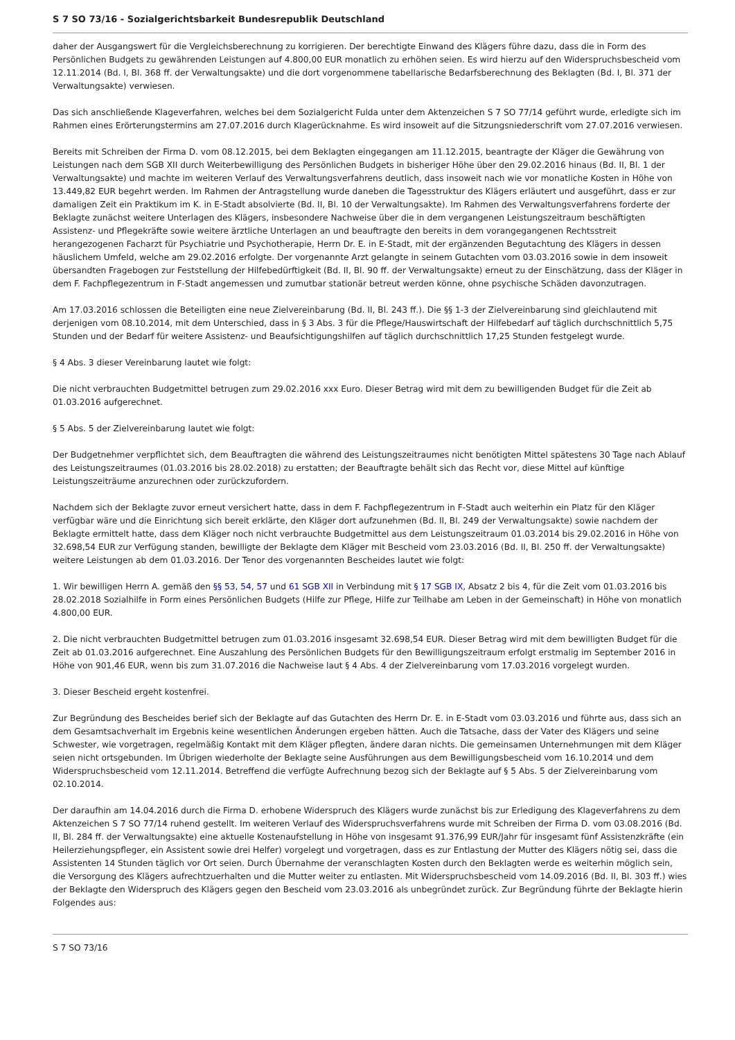S 7 SO 73/16 - Sozialgerichtsbarkeit Bundesrepublik Deutschland
daher der Ausgangswert für die Vergleichsberechnung zu korrigieren. Der berechtigte Einwand des Klägers führe dazu, dass die in Form des Persönlichen Budgets zu gewährenden Leistungen auf 4.800,00 EUR monatlich zu erhöhen seien. Es wird hierzu auf den Widerspruchsbescheid vom 12.11.2014 (Bd. I, Bl. 368 ff. der Verwaltungsakte) und die dort vorgenommene tabellarische Bedarfsberechnung des Beklagten (Bd. I, Bl. 371 der Verwaltungsakte) verwiesen.
Das sich anschließende Klageverfahren, welches bei dem Sozialgericht Fulda unter dem Aktenzeichen S 7 SO 77/14 geführt wurde, erledigte sich im Rahmen eines Erörterungstermins am 27.07.2016 durch Klagerücknahme. Es wird insoweit auf die Sitzungsniederschrift vom 27.07.2016 verwiesen.
Bereits mit Schreiben der Firma D. vom 08.12.2015, bei dem Beklagten eingegangen am 11.12.2015, beantragte der Kläger die Gewährung von Leistungen nach dem SGB XII durch Weiterbewilligung des Persönlichen Budgets in bisheriger Höhe über den 29.02.2016 hinaus (Bd. II, Bl. 1 der Verwaltungsakte) und machte im weiteren Verlauf des Verwaltungsverfahrens deutlich, dass insoweit nach wie vor monatliche Kosten in Höhe von 13.449,82 EUR begehrt werden. Im Rahmen der Antragstellung wurde daneben die Tagesstruktur des Klägers erläutert und ausgeführt, dass er zur damaligen Zeit ein Praktikum im K. in E-Stadt absolvierte (Bd. II, Bl. 10 der Verwaltungsakte). Im Rahmen des Verwaltungsverfahrens forderte der Beklagte zunächst weitere Unterlagen des Klägers, insbesondere Nachweise über die in dem vergangenen Leistungszeitraum beschäftigten Assistenz- und Pflegekräfte sowie weitere ärztliche Unterlagen an und beauftragte den bereits in dem vorangegangenen Rechtsstreit herangezogenen Facharzt für Psychiatrie und Psychotherapie, Herrn Dr. E. in E-Stadt, mit der ergänzenden Begutachtung des Klägers in dessen häuslichem Umfeld, welche am 29.02.2016 erfolgte. Der vorgenannte Arzt gelangte in seinem Gutachten vom 03.03.2016 sowie in dem insoweit übersandten Fragebogen zur Feststellung der Hilfebedürftigkeit (Bd. II, Bl. 90 ff. der Verwaltungsakte) erneut zu der Einschätzung, dass der Kläger in dem F. Fachpflegezentrum in F-Stadt angemessen und zumutbar stationär betreut werden könne, ohne psychische Schäden davonzutragen.
Am 17.03.2016 schlossen die Beteiligten eine neue Zielvereinbarung (Bd. II, Bl. 243 ff.). Die §§ 1-3 der Zielvereinbarung sind gleichlautend mit derjenigen vom 08.10.2014, mit dem Unterschied, dass in § 3 Abs. 3 für die Pflege/Hauswirtschaft der Hilfebedarf auf täglich durchschnittlich 5,75 Stunden und der Bedarf für weitere Assistenz- und Beaufsichtigungshilfen auf täglich durchschnittlich 17,25 Stunden festgelegt wurde.
§ 4 Abs. 3 dieser Vereinbarung lautet wie folgt:
Die nicht verbrauchten Budgetmittel betrugen zum 29.02.2016 xxx Euro. Dieser Betrag wird mit dem zu bewilligenden Budget für die Zeit ab 01.03.2016 aufgerechnet.
§ 5 Abs. 5 der Zielvereinbarung lautet wie folgt:
Der Budgetnehmer verpflichtet sich, dem Beauftragten die während des Leistungszeitraumes nicht benötigten Mittel spätestens 30 Tage nach Ablauf des Leistungszeitraumes (01.03.2016 bis 28.02.2018) zu erstatten; der Beauftragte behält sich das Recht vor, diese Mittel auf künftige Leistungszeiträume anzurechnen oder zurückzufordern.
Nachdem sich der Beklagte zuvor erneut versichert hatte, dass in dem F. Fachpflegezentrum in F-Stadt auch weiterhin ein Platz für den Kläger verfügbar wäre und die Einrichtung sich bereit erklärte, den Kläger dort aufzunehmen (Bd. II, Bl. 249 der Verwaltungsakte) sowie nachdem der Beklagte ermittelt hatte, dass dem Kläger noch nicht verbrauchte Budgetmittel aus dem Leistungszeitraum 01.03.2014 bis 29.02.2016 in Höhe von 32.698,54 EUR zur Verfügung standen, bewilligte der Beklagte dem Kläger mit Bescheid vom 23.03.2016 (Bd. II, Bl. 250 ff. der Verwaltungsakte) weitere Leistungen ab dem 01.03.2016. Der Tenor des vorgenannten Bescheides lautet wie folgt:
1. Wir bewilligen Herrn A. gemäß den §§ 53, 54, 57 und 61 SGB XII in Verbindung mit § 17 SGB IX, Absatz 2 bis 4, für die Zeit vom 01.03.2016 bis 28.02.2018 Sozialhilfe in Form eines Persönlichen Budgets (Hilfe zur Pflege, Hilfe zur Teilhabe am Leben in der Gemeinschaft) in Höhe von monatlich 4.800,00 EUR.
2. Die nicht verbrauchten Budgetmittel betrugen zum 01.03.2016 insgesamt 32.698,54 EUR. Dieser Betrag wird mit dem bewilligten Budget für die Zeit ab 01.03.2016 aufgerechnet. Eine Auszahlung des Persönlichen Budgets für den Bewilligungszeitraum erfolgt erstmalig im September 2016 in Höhe von 901,46 EUR, wenn bis zum 31.07.2016 die Nachweise laut § 4 Abs. 4 der Zielvereinbarung vom 17.03.2016 vorgelegt wurden.
3. Dieser Bescheid ergeht kostenfrei.
Zur Begründung des Bescheides berief sich der Beklagte auf das Gutachten des Herrn Dr. E. in E-Stadt vom 03.03.2016 und führte aus, dass sich an dem Gesamtsachverhalt im Ergebnis keine wesentlichen Änderungen ergeben hätten. Auch die Tatsache, dass der Vater des Klägers und seine Schwester, wie vorgetragen, regelmäßig Kontakt mit dem Kläger pflegten, ändere daran nichts. Die gemeinsamen Unternehmungen mit dem Kläger seien nicht ortsgebunden. Im Übrigen wiederholte der Beklagte seine Ausführungen aus dem Bewilligungsbescheid vom 16.10.2014 und dem Widerspruchsbescheid vom 12.11.2014. Betreffend die verfügte Aufrechnung bezog sich der Beklagte auf § 5 Abs. 5 der Zielvereinbarung vom 02.10.2014.
Der daraufhin am 14.04.2016 durch die Firma D. erhobene Widerspruch des Klägers wurde zunächst bis zur Erledigung des Klageverfahrens zu dem Aktenzeichen S 7 SO 77/14 ruhend gestellt. Im weiteren Verlauf des Widerspruchsverfahrens wurde mit Schreiben der Firma D. vom 03.08.2016 (Bd. II, Bl. 284 ff. der Verwaltungsakte) eine aktuelle Kostenaufstellung in Höhe von insgesamt 91.376,99 EUR/Jahr für insgesamt fünf Assistenzkräfte (ein Heilerziehungspfleger, ein Assistent sowie drei Helfer) vorgelegt und vorgetragen, dass es zur Entlastung der Mutter des Klägers nötig sei, dass die Assistenten 14 Stunden täglich vor Ort seien. Durch Übernahme der veranschlagten Kosten durch den Beklagten werde es weiterhin möglich sein, die Versorgung des Klägers aufrechtzuerhalten und die Mutter weiter zu entlasten. Mit Widerspruchsbescheid vom 14.09.2016 (Bd. II, Bl. 303 ff.) wies der Beklagte den Widerspruch des Klägers gegen den Bescheid vom 23.03.2016 als unbegründet zurück. Zur Begründung führte der Beklagte hierin Folgendes aus:
S 7 SO 73/16